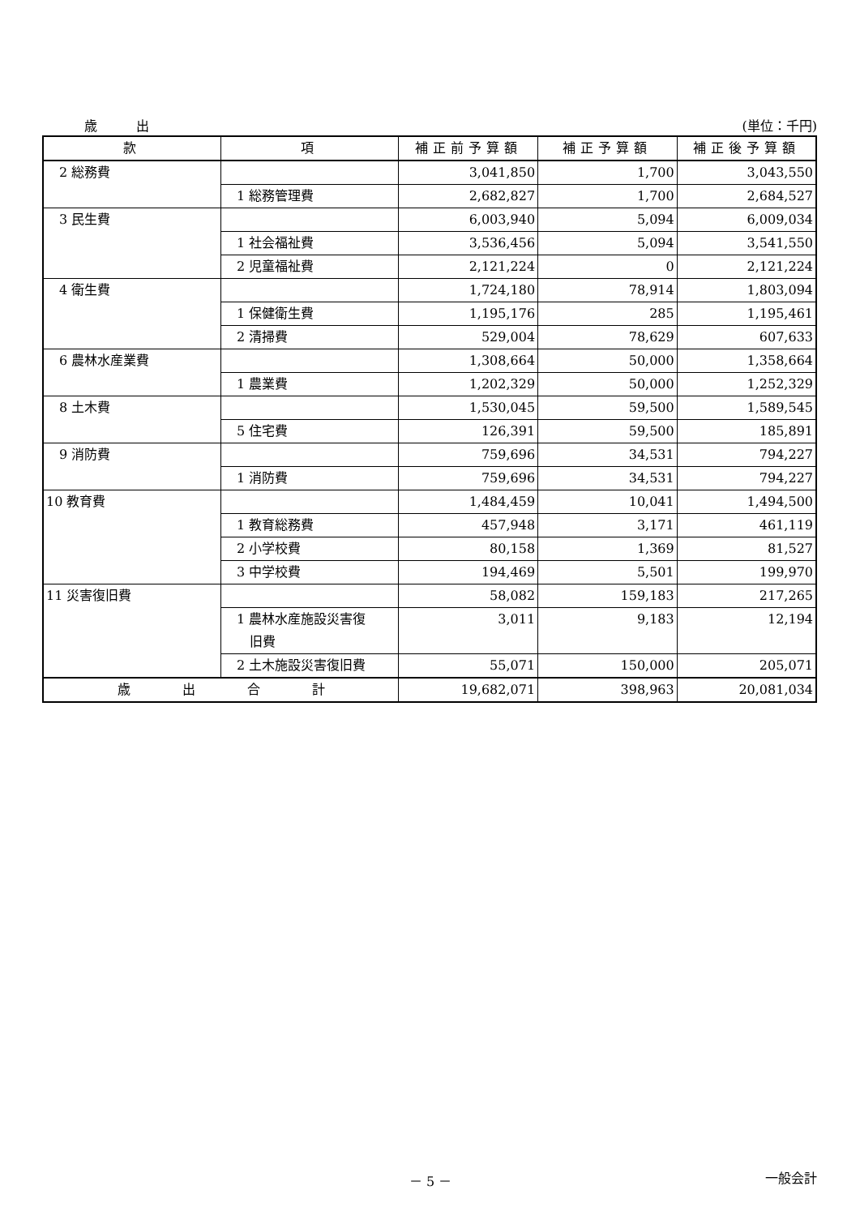歳　　　出 (単位：千円)
| 款 | 項 | 補正前予算額 | 補正予算額 | 補正後予算額 |
| --- | --- | --- | --- | --- |
| 2 総務費 | | 3,041,850 | 1,700 | 3,043,550 |
| | 1 総務管理費 | 2,682,827 | 1,700 | 2,684,527 |
| 3 民生費 | | 6,003,940 | 5,094 | 6,009,034 |
| | 1 社会福祉費 | 3,536,456 | 5,094 | 3,541,550 |
| | 2 児童福祉費 | 2,121,224 | 0 | 2,121,224 |
| 4 衛生費 | | 1,724,180 | 78,914 | 1,803,094 |
| | 1 保健衛生費 | 1,195,176 | 285 | 1,195,461 |
| | 2 清掃費 | 529,004 | 78,629 | 607,633 |
| 6 農林水産業費 | | 1,308,664 | 50,000 | 1,358,664 |
| | 1 農業費 | 1,202,329 | 50,000 | 1,252,329 |
| 8 土木費 | | 1,530,045 | 59,500 | 1,589,545 |
| | 5 住宅費 | 126,391 | 59,500 | 185,891 |
| 9 消防費 | | 759,696 | 34,531 | 794,227 |
| | 1 消防費 | 759,696 | 34,531 | 794,227 |
| 10 教育費 | | 1,484,459 | 10,041 | 1,494,500 |
| | 1 教育総務費 | 457,948 | 3,171 | 461,119 |
| | 2 小学校費 | 80,158 | 1,369 | 81,527 |
| | 3 中学校費 | 194,469 | 5,501 | 199,970 |
| 11 災害復旧費 | | 58,082 | 159,183 | 217,265 |
| | 1 農林水産施設災害復 旧費 | 3,011 | 9,183 | 12,194 |
| | 2 土木施設災害復旧費 | 55,071 | 150,000 | 205,071 |
| 歳 出 合 計 | | 19,682,071 | 398,963 | 20,081,034 |
－ 5 － 一般会計